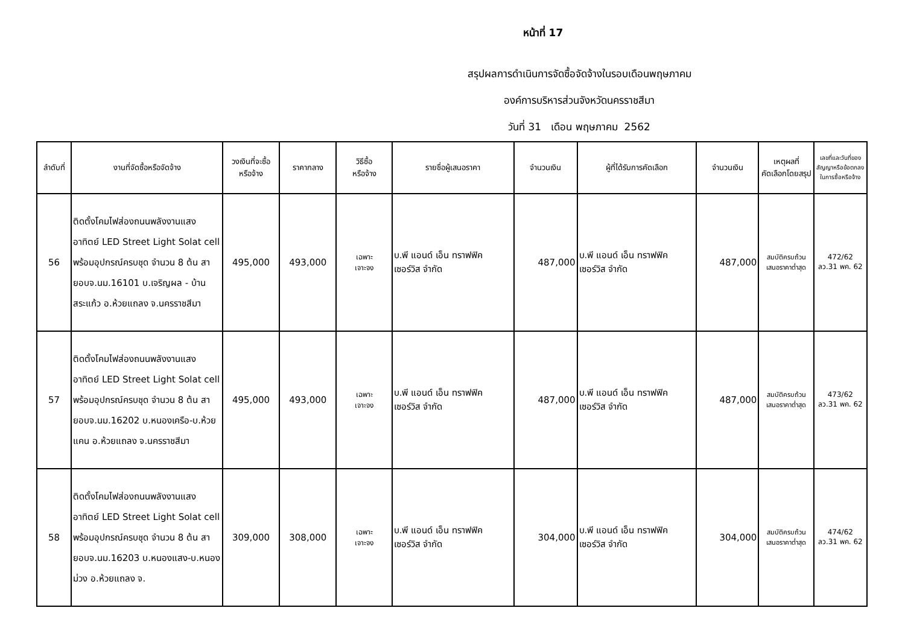หน้าที่ 17
สรุปผลการดำเนินการจัดซื้อจัดจ้างในรอบเดือนพฤษภาคม
องค์การบริหารส่วนจังหวัดนครราชสีมา
วันที่ 31 เดือน พฤษภาคม 2562
| ลำดับที่ | งานที่จัดซื้อหรือจัดจ้าง | วงเงินที่จะซื้อ หรือจ้าง | ราคากลาง | วิธีซื้อ หรือจ้าง | รายชื่อผู้เสนอราคา | จำนวนเงิน | ผู้ที่ได้รับการคัดเลือก | จำนวนเงิน | เหตุผลที่ คัดเลือกโดยสรุป | เลขที่และวันที่ของ สัญญาหรือข้อตกลง ในการซื้อหรือจ้าง |
| --- | --- | --- | --- | --- | --- | --- | --- | --- | --- | --- |
| 56 | ติดตั้งโคมไฟส่องถนนพลังงานแสงอาทิตย์ LED Street Light Solat cell พร้อมอุปกรณ์ครบชุด จำนวน 8 ต้น สายอบจ.นม.16101 บ.เจริญผล - บ้านสระแก้ว อ.ห้วยแถลง จ.นครราชสีมา | 495,000 | 493,000 | เฉพาะ เจาะจง | บ.พี แอนด์ เอ็น ทราฟฟิค เซอร์วิส จำกัด | 487,000 | บ.พี แอนด์ เอ็น ทราฟฟิค เซอร์วิส จำกัด | 487,000 | สมบัติครบถ้วน เสนอราคาต่ำสุด | 472/62 ลว.31 พค. 62 |
| 57 | ติดตั้งโคมไฟส่องถนนพลังงานแสงอาทิตย์ LED Street Light Solat cell พร้อมอุปกรณ์ครบชุด จำนวน 8 ต้น สายอบจ.นม.16202 บ.หนองเครือ-บ.ห้วยแคน อ.ห้วยแถลง จ.นครราชสีมา | 495,000 | 493,000 | เฉพาะ เจาะจง | บ.พี แอนด์ เอ็น ทราฟฟิค เซอร์วิส จำกัด | 487,000 | บ.พี แอนด์ เอ็น ทราฟฟิค เซอร์วิส จำกัด | 487,000 | สมบัติครบถ้วน เสนอราคาต่ำสุด | 473/62 ลว.31 พค. 62 |
| 58 | ติดตั้งโคมไฟส่องถนนพลังงานแสงอาทิตย์ LED Street Light Solat cell พร้อมอุปกรณ์ครบชุด จำนวน 8 ต้น สายอบจ.นม.16203 บ.หนองแสง-บ.หนองม่วง อ.ห้วยแถลง จ. | 309,000 | 308,000 | เฉพาะ เจาะจง | บ.พี แอนด์ เอ็น ทราฟฟิค เซอร์วิส จำกัด | 304,000 | บ.พี แอนด์ เอ็น ทราฟฟิค เซอร์วิส จำกัด | 304,000 | สมบัติครบถ้วน เสนอราคาต่ำสุด | 474/62 ลว.31 พค. 62 |